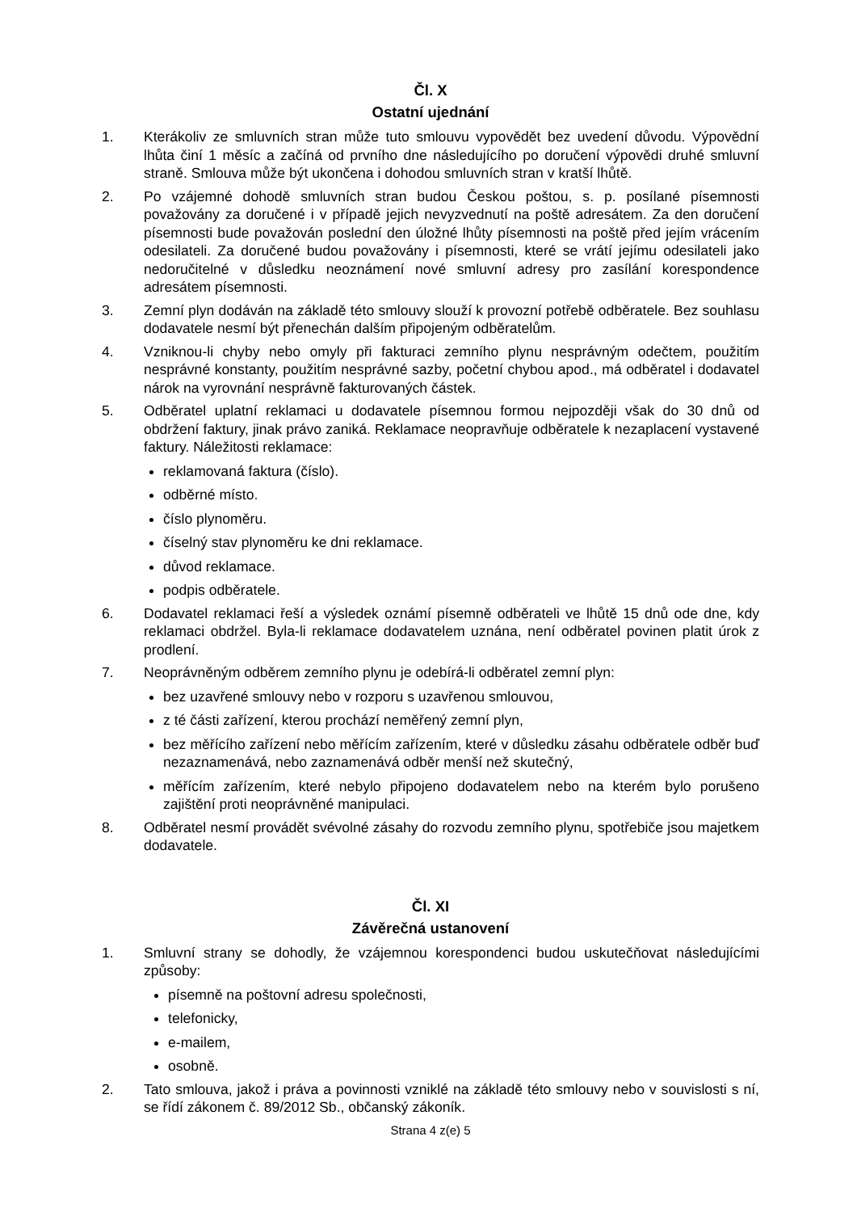Čl. X
Ostatní ujednání
1. Kterákoliv ze smluvních stran může tuto smlouvu vypovědět bez uvedení důvodu. Výpovědní lhůta činí 1 měsíc a začíná od prvního dne následujícího po doručení výpovědi druhé smluvní straně. Smlouva může být ukončena i dohodou smluvních stran v kratší lhůtě.
2. Po vzájemné dohodě smluvních stran budou Českou poštou, s. p. posílané písemnosti považovány za doručené i v případě jejich nevyzvednutí na poště adresátem. Za den doručení písemnosti bude považován poslední den úložné lhůty písemnosti na poště před jejím vrácením odesilateli. Za doručené budou považovány i písemnosti, které se vrátí jejímu odesilateli jako nedoručitelné v důsledku neoznámení nové smluvní adresy pro zasílání korespondence adresátem písemnosti.
3. Zemní plyn dodáván na základě této smlouvy slouží k provozní potřebě odběratele. Bez souhlasu dodavatele nesmí být přenechán dalším připojeným odběratelům.
4. Vzniknou-li chyby nebo omyly při fakturaci zemního plynu nesprávným odečtem, použitím nesprávné konstanty, použitím nesprávné sazby, početní chybou apod., má odběratel i dodavatel nárok na vyrovnání nesprávně fakturovaných částek.
5. Odběratel uplatní reklamaci u dodavatele písemnou formou nejpozději však do 30 dnů od obdržení faktury, jinak právo zaniká. Reklamace neopravňuje odběratele k nezaplacení vystavené faktury. Náležitosti reklamace:
reklamovaná faktura (číslo).
odběrné místo.
číslo plynoměru.
číselný stav plynoměru ke dni reklamace.
důvod reklamace.
podpis odběratele.
6. Dodavatel reklamaci řeší a výsledek oznámí písemně odběrateli ve lhůtě 15 dnů ode dne, kdy reklamaci obdržel. Byla-li reklamace dodavatelem uznána, není odběratel povinen platit úrok z prodlení.
7. Neoprávněným odběrem zemního plynu je odebírá-li odběratel zemní plyn:
bez uzavřené smlouvy nebo v rozporu s uzavřenou smlouvou,
z té části zařízení, kterou prochází neměřený zemní plyn,
bez měřícího zařízení nebo měřícím zařízením, které v důsledku zásahu odběratele odběr buď nezaznamenává, nebo zaznamenává odběr menší než skutečný,
měřícím zařízením, které nebylo připojeno dodavatelem nebo na kterém bylo porušeno zajištění proti neoprávněné manipulaci.
8. Odběratel nesmí provádět svévolné zásahy do rozvodu zemního plynu, spotřebiče jsou majetkem dodavatele.
Čl. XI
Závěrečná ustanovení
1. Smluvní strany se dohodly, že vzájemnou korespondenci budou uskutečňovat následujícími způsoby:
písemně na poštovní adresu společnosti,
telefonicky,
e-mailem,
osobně.
2. Tato smlouva, jakož i práva a povinnosti vzniklé na základě této smlouvy nebo v souvislosti s ní, se řídí zákonem č. 89/2012 Sb., občanský zákoník.
Strana 4 z(e) 5